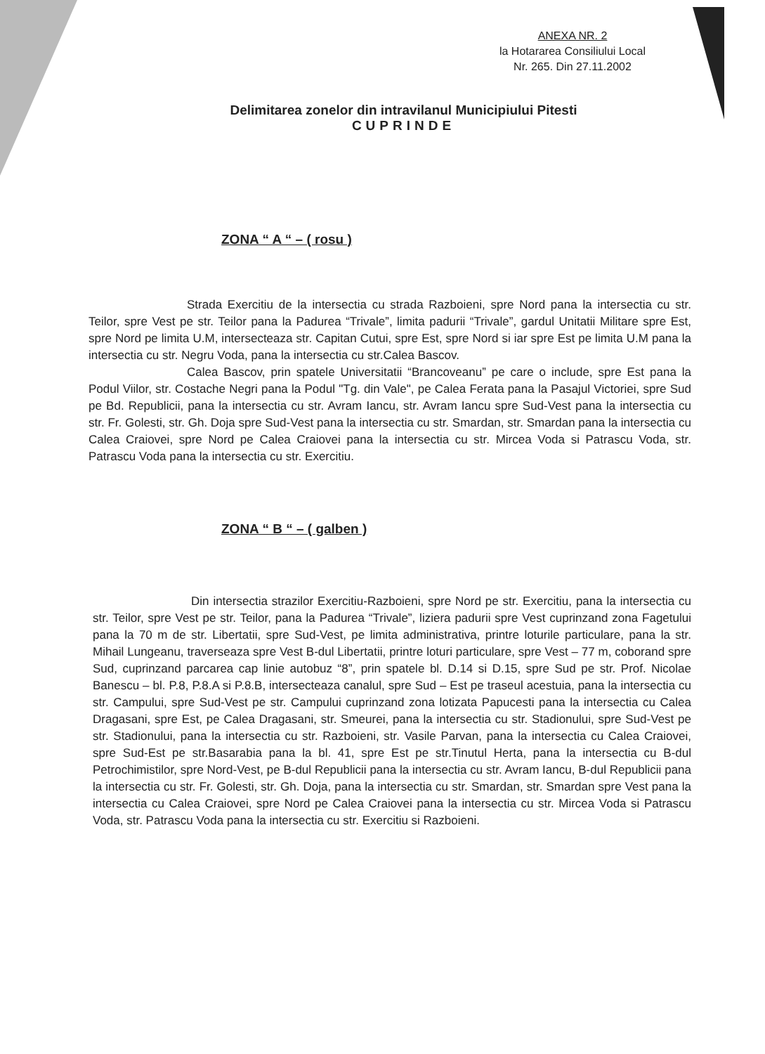ANEXA NR. 2
la Hotararea Consiliului Local
Nr. 265. Din 27.11.2002
Delimitarea zonelor din intravilanul Municipiului Pitesti
CUPRINDE
ZONA “ A “ – ( rosu )
Strada Exercitiu de la intersectia cu strada Razboieni, spre Nord pana la intersectia cu str. Teilor, spre Vest pe str. Teilor pana la Padurea “Trivale”, limita padurii “Trivale”, gardul Unitatii Militare spre Est, spre Nord pe limita U.M, intersecteaza str. Capitan Cutui, spre Est, spre Nord si iar spre Est pe limita U.M pana la intersectia cu str. Negru Voda, pana la intersectia cu str.Calea Bascov.
Calea Bascov, prin spatele Universitatii “Brancoveanu” pe care o include, spre Est pana la Podul Viilor, str. Costache Negri pana la Podul "Tg. din Vale", pe Calea Ferata pana la Pasajul Victoriei, spre Sud pe Bd. Republicii, pana la intersectia cu str. Avram Iancu, str. Avram Iancu spre Sud-Vest pana la intersectia cu str. Fr. Golesti, str. Gh. Doja spre Sud-Vest pana la intersectia cu str. Smardan, str. Smardan pana la intersectia cu Calea Craiovei, spre Nord pe Calea Craiovei pana la intersectia cu str. Mircea Voda si Patrascu Voda, str. Patrascu Voda pana la intersectia cu str. Exercitiu.
ZONA “ B “ – ( galben )
Din intersectia strazilor Exercitiu-Razboieni, spre Nord pe str. Exercitiu, pana la intersectia cu str. Teilor, spre Vest pe str. Teilor, pana la Padurea “Trivale”, liziera padurii spre Vest cuprinzand zona Fagetului pana la 70 m de str. Libertatii, spre Sud-Vest, pe limita administrativa, printre loturile particulare, pana la str. Mihail Lungeanu, traverseaza spre Vest B-dul Libertatii, printre loturi particulare, spre Vest – 77 m, coborand spre Sud, cuprinzand parcarea cap linie autobuz “8”, prin spatele bl. D.14 si D.15, spre Sud pe str. Prof. Nicolae Banescu – bl. P.8, P.8.A si P.8.B, intersecteaza canalul, spre Sud – Est pe traseul acestuia, pana la intersectia cu str. Campului, spre Sud-Vest pe str. Campului cuprinzand zona lotizata Papucesti pana la intersectia cu Calea Dragasani, spre Est, pe Calea Dragasani, str. Smeurei, pana la intersectia cu str. Stadionului, spre Sud-Vest pe str. Stadionului, pana la intersectia cu str. Razboieni, str. Vasile Parvan, pana la intersectia cu Calea Craiovei, spre Sud-Est pe str.Basarabia pana la bl. 41, spre Est pe str.Tinutul Herta, pana la intersectia cu B-dul Petrochimistilor, spre Nord-Vest, pe B-dul Republicii pana la intersectia cu str. Avram Iancu, B-dul Republicii pana la intersectia cu str. Fr. Golesti, str. Gh. Doja, pana la intersectia cu str. Smardan, str. Smardan spre Vest pana la intersectia cu Calea Craiovei, spre Nord pe Calea Craiovei pana la intersectia cu str. Mircea Voda si Patrascu Voda, str. Patrascu Voda pana la intersectia cu str. Exercitiu si Razboieni.